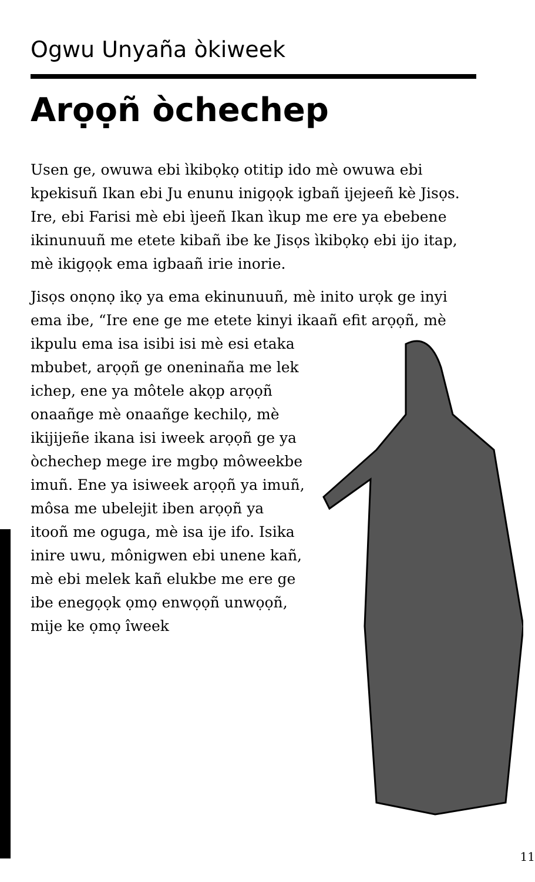Ogwu Unyaña òkiweek
Arọọñ òchechep
Usen ge, owuwa ebi ìkibọkọ otitip ido mè owuwa ebi kpekisuñ Ikan ebi Ju enunu inigọọk igbañ ijejeeñ kè Jisọs. Ire, ebi Farisi mè ebi ìjeeñ Ikan ìkup me ere ya ebebene ikinunuuñ me etete kibañ ibe ke Jisọs ìkibọkọ ebi ijo itap, mè ikigọọk ema igbaañ irie inorie.
Jisọs onọnọ ikọ ya ema ekinunuuñ, mè inito urọk ge inyi ema ibe, “Ire ene ge me etete kinyi ikaañ efit arọọñ, mè ikpulu ema isa isibi isi mè esi etaka mbubet, arọọñ ge oneninaña me lek ichep, ene ya môtele akọp arọọñ onaañge mè onaañge kechilọ, mè ikijijeñe ikana isi iweek arọọñ ge ya òchechep mege ire mgbọ môweekbe imuñ. Ene ya isiweek arọọñ ya imuñ, môsa me ubelejit iben arọọñ ya itooñ me oguga, mè isa ije ifo. Isika inire uwu, mônigwen ebi unene kañ, mè ebi melek kañ elukbe me ere ge ibe enegọọk ọmọ enwọọñ unwọọñ, mije ke ọmọ îweek
11